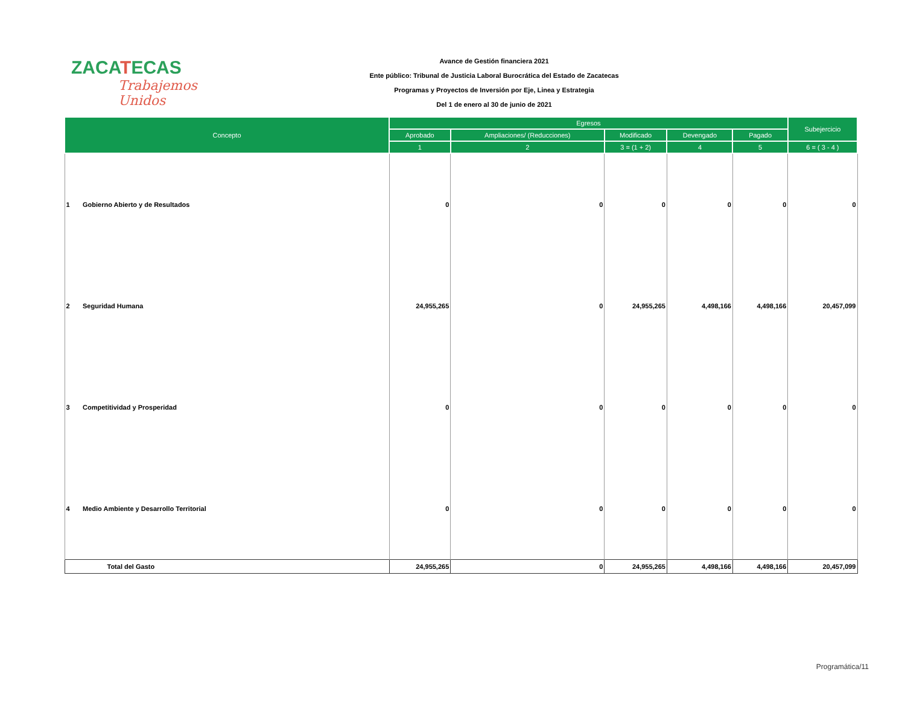ZACATECAS
Trabajemos Unidos
Avance de Gestión financiera 2021
Ente público: Tribunal de Justicia Laboral Burocrática del Estado de Zacatecas
Programas y Proyectos de Inversión por Eje, Linea y Estrategia
Del 1 de enero al 30 de junio de 2021
| Concepto | Egresos | | | | | Subejercicio |
| --- | --- | --- | --- | --- | --- | --- |
| | Aprobado | Ampliaciones/ (Reducciones) | Modificado | Devengado | Pagado | |
| | 1 | 2 | 3 = (1 + 2) | 4 | 5 | 6 = ( 3 - 4 ) |
| 1 Gobierno Abierto y de Resultados | 0 | 0 | 0 | 0 | 0 | 0 |
| 2 Seguridad Humana | 24,955,265 | 0 | 24,955,265 | 4,498,166 | 4,498,166 | 20,457,099 |
| 3 Competitividad y Prosperidad | 0 | 0 | 0 | 0 | 0 | 0 |
| 4 Medio Ambiente y Desarrollo Territorial | 0 | 0 | 0 | 0 | 0 | 0 |
| Total del Gasto | 24,955,265 | 0 | 24,955,265 | 4,498,166 | 4,498,166 | 20,457,099 |
Programática/11